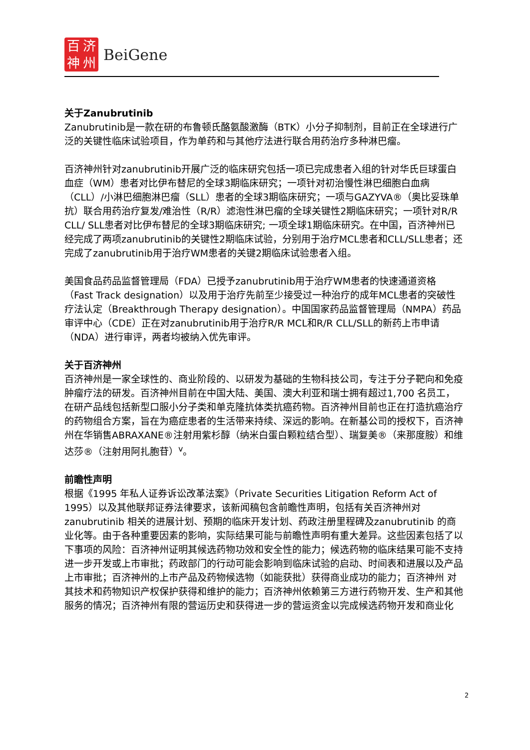百济神州
BeiGene
关于Zanubrutinib
Zanubrutinib是一款在研的布鲁顿氏酪氨酸激酶（BTK）小分子抑制剂，目前正在全球进行广泛的关键性临床试验项目，作为单药和与其他疗法进行联合用药治疗多种淋巴瘤。
百济神州针对zanubrutinib开展广泛的临床研究包括一项已完成患者入组的针对华氏巨球蛋白血症（WM）患者对比伊布替尼的全球3期临床研究；一项针对初治慢性淋巴细胞白血病（CLL）/小淋巴细胞淋巴瘤（SLL）患者的全球3期临床研究；一项与GAZYVA®（奥比妥珠单抗）联合用药治疗复发/难治性（R/R）滤泡性淋巴瘤的全球关键性2期临床研究；一项针对R/R CLL/ SLL患者对比伊布替尼的全球3期临床研究; 一项全球1期临床研究。在中国，百济神州已经完成了两项zanubrutinib的关键性2期临床试验，分别用于治疗MCL患者和CLL/SLL患者；还完成了zanubrutinib用于治疗WM患者的关键2期临床试验患者入组。
美国食品药品监督管理局（FDA）已授予zanubrutinib用于治疗WM患者的快速通道资格（Fast Track designation）以及用于治疗先前至少接受过一种治疗的成年MCL患者的突破性疗法认定（Breakthrough Therapy designation）。中国国家药品监督管理局（NMPA）药品审评中心（CDE）正在对zanubrutinib用于治疗R/R MCL和R/R CLL/SLL的新药上市申请（NDA）进行审评，两者均被纳入优先审评。
关于百济神州
百济神州是一家全球性的、商业阶段的、以研发为基础的生物科技公司，专注于分子靶向和免疫肿瘤疗法的研发。百济神州目前在中国大陆、美国、澳大利亚和瑞士拥有超过1,700 名员工，在研产品线包括新型口服小分子类和单克隆抗体类抗癌药物。百济神州目前也正在打造抗癌治疗的药物组合方案，旨在为癌症患者的生活带来持续、深远的影响。在新基公司的授权下，百济神州在华销售ABRAXANE®注射用紫杉醇（纳米白蛋白颗粒结合型）、瑞复美®（来那度胺）和维达莎®（注射用阿扎胞苷）<sup>v</sup>。
前瞻性声明
根据《1995 年私人证券诉讼改革法案》（Private Securities Litigation Reform Act of 1995）以及其他联邦证券法律要求，该新闻稿包含前瞻性声明，包括有关百济神州对zanubrutinib 相关的进展计划、预期的临床开发计划、药政注册里程碑及zanubrutinib 的商业化等。由于各种重要因素的影响，实际结果可能与前瞻性声明有重大差异。这些因素包括了以下事项的风险：百济神州证明其候选药物功效和安全性的能力；候选药物的临床结果可能不支持进一步开发或上市审批；药政部门的行动可能会影响到临床试验的启动、时间表和进展以及产品上市审批；百济神州的上市产品及药物候选物（如能获批）获得商业成功的能力；百济神州 对其技术和药物知识产权保护获得和维护的能力；百济神州依赖第三方进行药物开发、生产和其他服务的情况；百济神州有限的营运历史和获得进一步的营运资金以完成候选药物开发和商业化
2